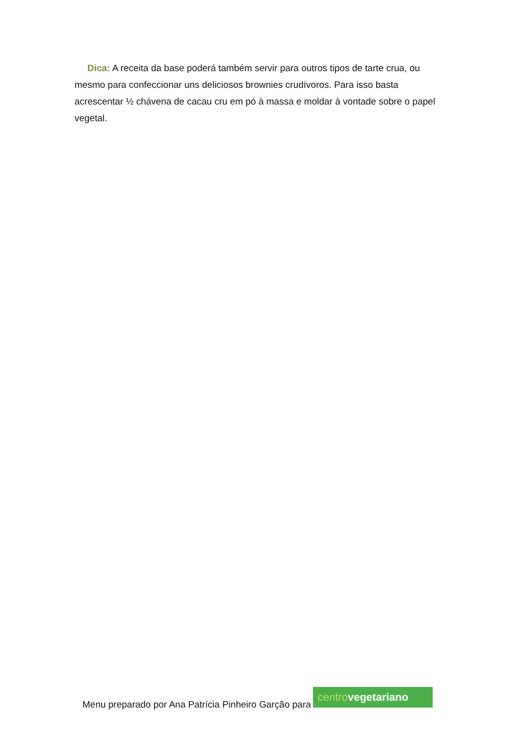Dica: A receita da base poderá também servir para outros tipos de tarte crua, ou mesmo para confeccionar uns deliciosos brownies crudívoros. Para isso basta acrescentar ½ chávena de cacau cru em pó à massa e moldar à vontade sobre o papel vegetal.
Menu preparado por Ana Patrícia Pinheiro Garção para
centro vegetariano